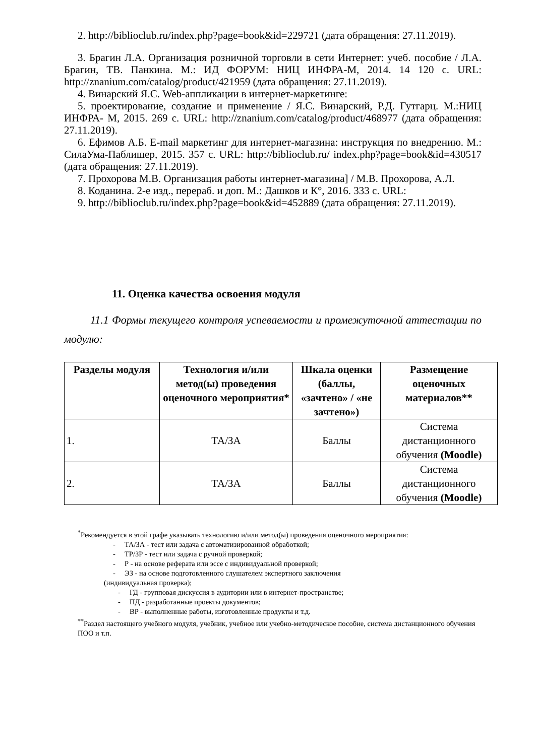2. http://biblioclub.ru/index.php?page=book&id=229721 (дата обращения: 27.11.2019).
3. Брагин Л.А. Организация розничной торговли в сети Интернет: учеб. пособие / Л.А. Брагин, ТВ. Панкина. М.: ИД ФОРУМ: НИЦ ИНФРА-М, 2014. 14 120 с. URL: http://znanium.com/catalog/product/421959 (дата обращения: 27.11.2019).
4. Винарский Я.С. Web-аппликации в интернет-маркетинге:
5. проектирование, создание и применение / Я.С. Винарский, Р.Д. Гутгарц. М.:НИЦ ИНФРА- М, 2015. 269 с. URL: http://znanium.com/catalog/product/468977 (дата обращения: 27.11.2019).
6. Ефимов А.Б. E-mail маркетинг для интернет-магазина: инструкция по внедрению. М.: СилаУма-Паблишер, 2015. 357 с. URL: http://biblioclub.ru/ index.php?page=book&id=430517 (дата обращения: 27.11.2019).
7. Прохорова М.В. Организация работы интернет-магазина] / М.В. Прохорова, А.Л.
8. Коданина. 2-е изд., перераб. и доп. М.: Дашков и К°, 2016. 333 с. URL:
9. http://biblioclub.ru/index.php?page=book&id=452889 (дата обращения: 27.11.2019).
11. Оценка качества освоения модуля
11.1 Формы текущего контроля успеваемости и промежуточной аттестации по модулю:
| Разделы модуля | Технология и/или метод(ы) проведения оценочного мероприятия* | Шкала оценки (баллы, «зачтено» / «не зачтено») | Размещение оценочных материалов** |
| --- | --- | --- | --- |
| 1. | ТА/ЗА | Баллы | Система дистанционного обучения (Moodle) |
| 2. | ТА/ЗА | Баллы | Система дистанционного обучения (Moodle) |
<sup>*</sup> Рекомендуется в этой графе указывать технологию и/или метод(ы) проведения оценочного мероприятия:
- ТА/ЗА - тест или задача с автоматизированной обработкой;
- ТР/ЗР - тест или задача с ручной проверкой;
- Р - на основе реферата или эссе с индивидуальной проверкой;
- ЭЗ - на основе подготовленного слушателем экспертного заключения
(индивидуальная проверка);
- ГД - групповая дискуссия в аудитории или в интернет-пространстве;
- ПД - разработанные проекты документов;
- ВР - выполненные работы, изготовленные продукты и т.д.
<sup>**</sup> Раздел настоящего учебного модуля, учебник, учебное или учебно-методическое пособие, система дистанционного обучения ПОО и т.п.